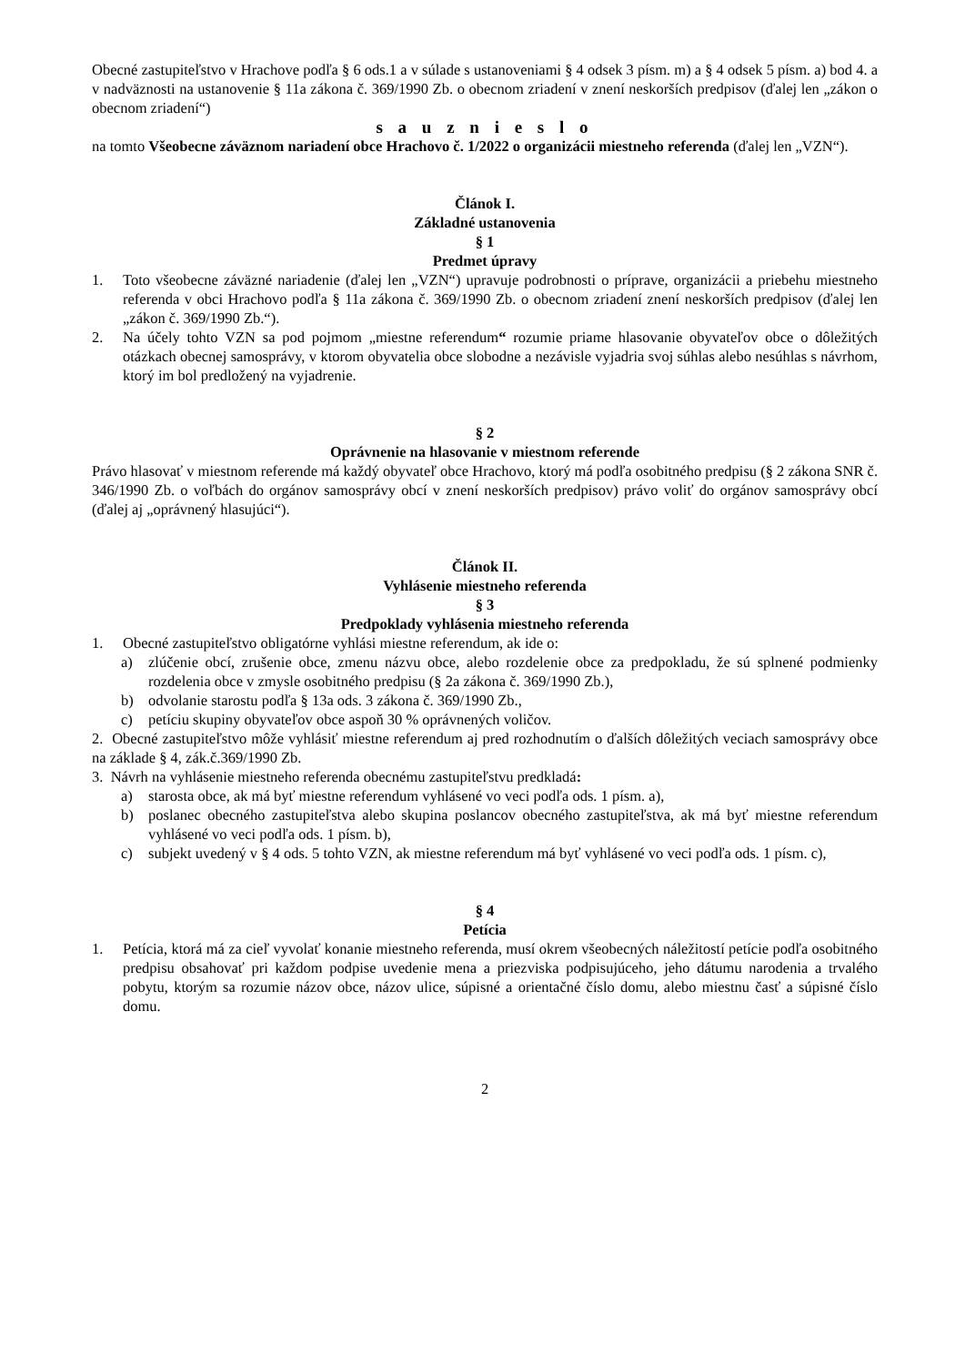Obecné zastupiteľstvo v Hrachove podľa § 6 ods.1 a v súlade s ustanoveniami § 4 odsek 3 písm. m) a § 4 odsek 5 písm. a) bod 4. a v nadväznosti na ustanovenie § 11a zákona č. 369/1990 Zb. o obecnom zriadení v znení neskorších predpisov (ďalej len „zákon o obecnom zriadení“)
s a u z n i e s l o
na tomto Všeobecne záväznom nariadení obce Hrachovo č. 1/2022 o organizácii miestneho referenda (ďalej len „VZN“).
Článok I.
Základné ustanovenia
§ 1
Predmet úpravy
1. Toto všeobecne záväzné nariadenie (ďalej len „VZN“) upravuje podrobnosti o príprave, organizácii a priebehu miestneho referenda v obci Hrachovo podľa § 11a zákona č. 369/1990 Zb. o obecnom zriadení znení neskorších predpisov (ďalej len „zákon č. 369/1990 Zb.“).
2. Na účely tohto VZN sa pod pojmom „miestne referendum“ rozumie priame hlasovanie obyvateľov obce o dôležitých otázkach obecnej samosprávy, v ktorom obyvatelia obce slobodne a nezávisle vyjadria svoj súhlas alebo nesúhlas s návrhom, ktorý im bol predložený na vyjadrenie.
§ 2
Oprávnenie na hlasovanie v miestnom referende
Právo hlasovať v miestnom referende má každý obyvateľ obce Hrachovo, ktorý má podľa osobitného predpisu (§ 2 zákona SNR č. 346/1990 Zb. o voľbách do orgánov samosprávy obcí v znení neskorších predpisov) právo voliť do orgánov samosprávy obcí (ďalej aj „oprávnený hlasujúci“).
Článok II.
Vyhlásenie miestneho referenda
§ 3
Predpoklady vyhlásenia miestneho referenda
1. Obecné zastupiteľstvo obligatórne vyhlási miestne referendum, ak ide o:
a) zlúčenie obcí, zrušenie obce, zmenu názvu obce, alebo rozdelenie obce za predpokladu, že sú splnené podmienky rozdelenia obce v zmysle osobitného predpisu (§ 2a zákona č. 369/1990 Zb.),
b) odvolanie starostu podľa § 13a ods. 3 zákona č. 369/1990 Zb.,
c) petíciu skupiny obyvateľov obce aspoň 30 % oprávnených voličov.
2. Obecné zastupiteľstvo môže vyhlásiť miestne referendum aj pred rozhodnutím o ďalších dôležitých veciach samosprávy obce na základe § 4, zák.č.369/1990 Zb.
3. Návrh na vyhlásenie miestneho referenda obecnému zastupiteľstvu predkladá:
a) starosta obce, ak má byť miestne referendum vyhlásené vo veci podľa ods. 1 písm. a),
b) poslanec obecného zastupiteľstva alebo skupina poslancov obecného zastupiteľstva, ak má byť miestne referendum vyhlásené vo veci podľa ods. 1 písm. b),
c) subjekt uvedený v § 4 ods. 5 tohto VZN, ak miestne referendum má byť vyhlásené vo veci podľa ods. 1 písm. c),
§ 4
Petícia
1. Petícia, ktorá má za cieľ vyvolať konanie miestneho referenda, musí okrem všeobecných náležitostí petície podľa osobitného predpisu obsahovať pri každom podpise uvedenie mena a priezviska podpisujúceho, jeho dátumu narodenia a trvalého pobytu, ktorým sa rozumie názov obce, názov ulice, súpisné a orientačné číslo domu, alebo miestnu časť a súpisné číslo domu.
2